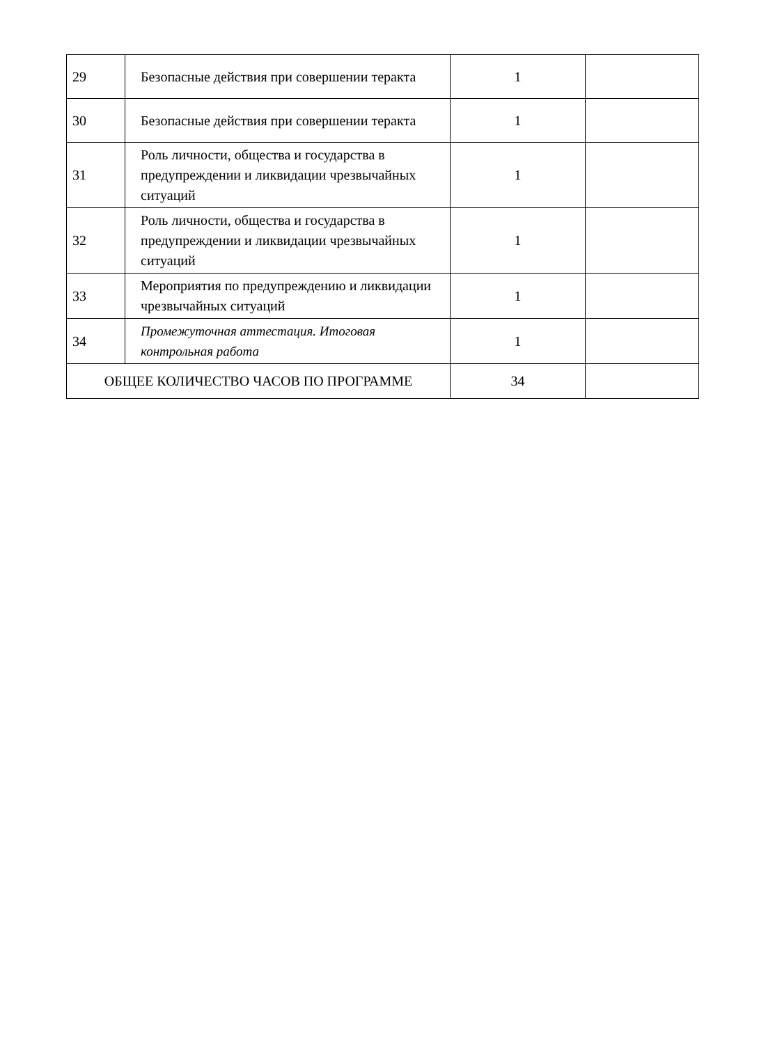| 29 | Безопасные действия при совершении теракта | 1 | |
| 30 | Безопасные действия при совершении теракта | 1 | |
| 31 | Роль личности, общества и государства в предупреждении и ликвидации чрезвычайных ситуаций | 1 | |
| 32 | Роль личности, общества и государства в предупреждении и ликвидации чрезвычайных ситуаций | 1 | |
| 33 | Мероприятия по предупреждению и ликвидации чрезвычайных ситуаций | 1 | |
| 34 | Промежуточная аттестация. Итоговая контрольная работа | 1 | |
| ОБЩЕЕ КОЛИЧЕСТВО ЧАСОВ ПО ПРОГРАММЕ | | 34 | |